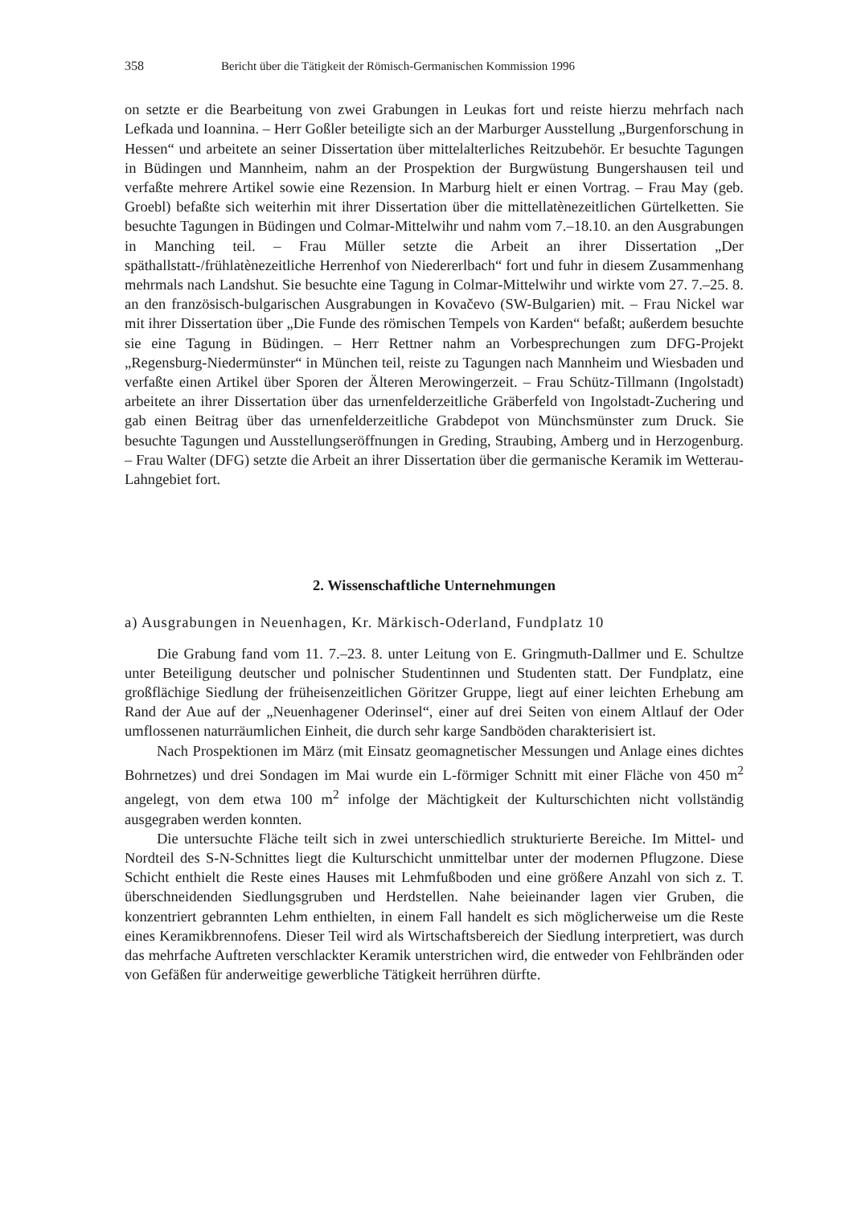358 Bericht über die Tätigkeit der Römisch-Germanischen Kommission 1996
on setzte er die Bearbeitung von zwei Grabungen in Leukas fort und reiste hierzu mehrfach nach Lefkada und Ioannina. – Herr Goßler beteiligte sich an der Marburger Ausstellung „Burgenforschung in Hessen“ und arbeitete an seiner Dissertation über mittelalterliches Reitzubehör. Er besuchte Tagungen in Büdingen und Mannheim, nahm an der Prospektion der Burgwüstung Bungershausen teil und verfaßte mehrere Artikel sowie eine Rezension. In Marburg hielt er einen Vortrag. – Frau May (geb. Groebl) befaßte sich weiterhin mit ihrer Dissertation über die mittellatènezeitlichen Gürtelketten. Sie besuchte Tagungen in Büdingen und Colmar-Mittelwihr und nahm vom 7.–18.10. an den Ausgrabungen in Manching teil. – Frau Müller setzte die Arbeit an ihrer Dissertation „Der späthallstatt-/frühlatènezeitliche Herrenhof von Niedererlbach“ fort und fuhr in diesem Zusammenhang mehrmals nach Landshut. Sie besuchte eine Tagung in Colmar-Mittelwihr und wirkte vom 27. 7.–25. 8. an den französisch-bulgarischen Ausgrabungen in Kovačevo (SW-Bulgarien) mit. – Frau Nickel war mit ihrer Dissertation über „Die Funde des römischen Tempels von Karden“ befaßt; außerdem besuchte sie eine Tagung in Büdingen. – Herr Rettner nahm an Vorbesprechungen zum DFG-Projekt „Regensburg-Niedermünster“ in München teil, reiste zu Tagungen nach Mannheim und Wiesbaden und verfaßte einen Artikel über Sporen der Älteren Merowingerzeit. – Frau Schütz-Tillmann (Ingolstadt) arbeitete an ihrer Dissertation über das urnenfelderzeitliche Gräberfeld von Ingolstadt-Zuchering und gab einen Beitrag über das urnenfelderzeitliche Grabdepot von Münchsmünster zum Druck. Sie besuchte Tagungen und Ausstellungseröffnungen in Greding, Straubing, Amberg und in Herzogenburg. – Frau Walter (DFG) setzte die Arbeit an ihrer Dissertation über die germanische Keramik im Wetterau-Lahngebiet fort.
2. Wissenschaftliche Unternehmungen
a) Ausgrabungen in Neuenhagen, Kr. Märkisch-Oderland, Fundplatz 10
Die Grabung fand vom 11. 7.–23. 8. unter Leitung von E. Gringmuth-Dallmer und E. Schultze unter Beteiligung deutscher und polnischer Studentinnen und Studenten statt. Der Fundplatz, eine großflächige Siedlung der früheisenzeitlichen Göritzer Gruppe, liegt auf einer leichten Erhebung am Rand der Aue auf der „Neuenhagener Oderinsel“, einer auf drei Seiten von einem Altlauf der Oder umflossenen naturräumlichen Einheit, die durch sehr karge Sandböden charakterisiert ist.
Nach Prospektionen im März (mit Einsatz geomagnetischer Messungen und Anlage eines dichtes Bohrnetzes) und drei Sondagen im Mai wurde ein L-förmiger Schnitt mit einer Fläche von 450 m<sup>2</sup> angelegt, von dem etwa 100 m<sup>2</sup> infolge der Mächtigkeit der Kulturschichten nicht vollständig ausgegraben werden konnten.
Die untersuchte Fläche teilt sich in zwei unterschiedlich strukturierte Bereiche. Im Mittel- und Nordteil des S-N-Schnittes liegt die Kulturschicht unmittelbar unter der modernen Pflugzone. Diese Schicht enthielt die Reste eines Hauses mit Lehmfußboden und eine größere Anzahl von sich z. T. überschneidenden Siedlungsgruben und Herdstellen. Nahe beieinander lagen vier Gruben, die konzentriert gebrannten Lehm enthielten, in einem Fall handelt es sich möglicherweise um die Reste eines Keramikbrennofens. Dieser Teil wird als Wirtschaftsbereich der Siedlung interpretiert, was durch das mehrfache Auftreten verschlackter Keramik unterstrichen wird, die entweder von Fehlbränden oder von Gefäßen für anderweitige gewerbliche Tätigkeit herrühren dürfte.